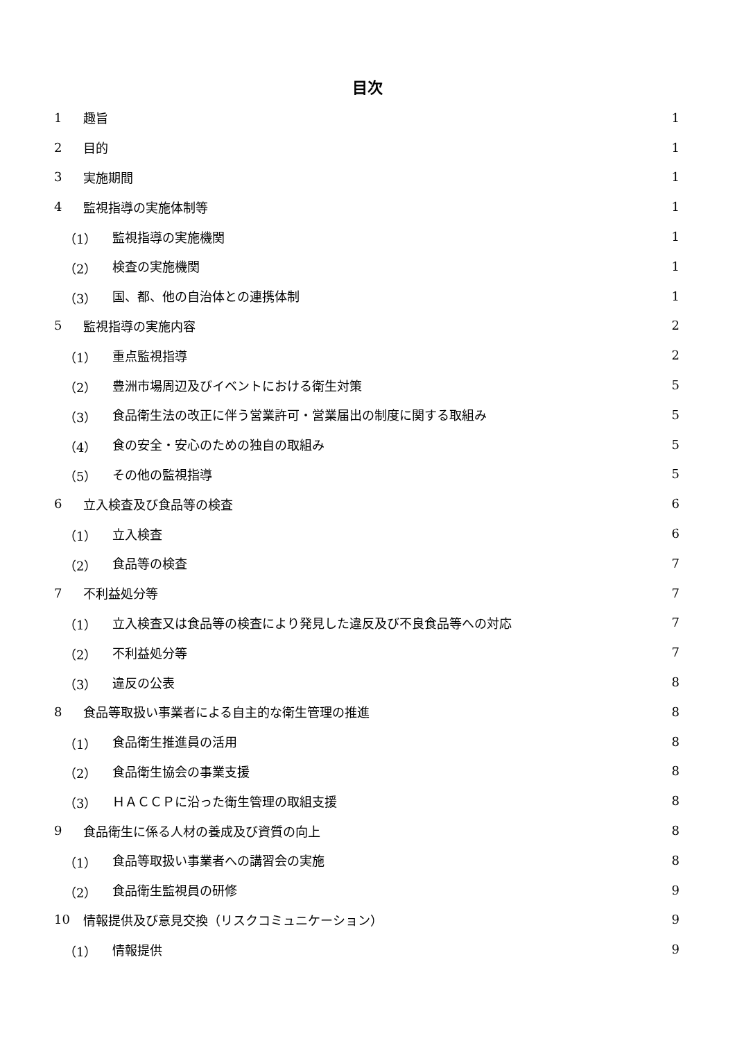目次
1 趣旨 1
2 目的 1
3 実施期間 1
4 監視指導の実施体制等 1
（1） 監視指導の実施機関 1
（2） 検査の実施機関 1
（3） 国、都、他の自治体との連携体制 1
5 監視指導の実施内容 2
（1） 重点監視指導 2
（2） 豊洲市場周辺及びイベントにおける衛生対策 5
（3） 食品衛生法の改正に伴う営業許可・営業届出の制度に関する取組み 5
（4） 食の安全・安心のための独自の取組み 5
（5） その他の監視指導 5
6 立入検査及び食品等の検査 6
（1） 立入検査 6
（2） 食品等の検査 7
7 不利益処分等 7
（1） 立入検査又は食品等の検査により発見した違反及び不良食品等への対応 7
（2） 不利益処分等 7
（3） 違反の公表 8
8 食品等取扱い事業者による自主的な衛生管理の推進 8
（1） 食品衛生推進員の活用 8
（2） 食品衛生協会の事業支援 8
（3） ＨＡＣＣＰに沿った衛生管理の取組支援 8
9 食品衛生に係る人材の養成及び資質の向上 8
（1） 食品等取扱い事業者への講習会の実施 8
（2） 食品衛生監視員の研修 9
10 情報提供及び意見交換（リスクコミュニケーション） 9
（1） 情報提供 9